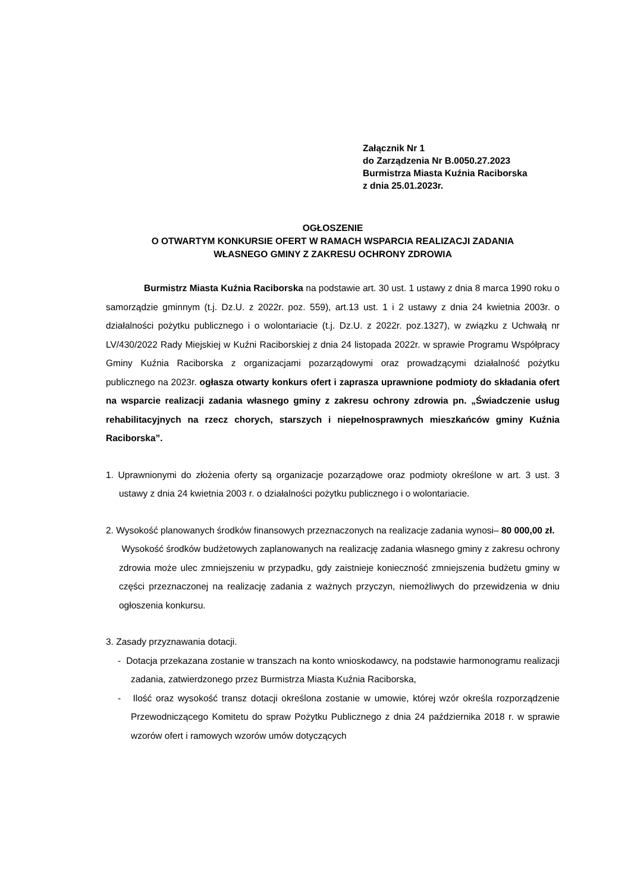Załącznik Nr 1
do Zarządzenia Nr B.0050.27.2023
Burmistrza Miasta Kuźnia Raciborska
z dnia 25.01.2023r.
OGŁOSZENIE
O OTWARTYM KONKURSIE OFERT W RAMACH WSPARCIA REALIZACJI ZADANIA
WŁASNEGO GMINY Z ZAKRESU OCHRONY ZDROWIA
Burmistrz Miasta Kuźnia Raciborska na podstawie art. 30 ust. 1 ustawy z dnia 8 marca 1990 roku o samorządzie gminnym (t.j. Dz.U. z 2022r. poz. 559), art.13 ust. 1 i 2 ustawy z dnia 24 kwietnia 2003r. o działalności pożytku publicznego i o wolontariacie (t.j. Dz.U. z 2022r. poz.1327), w związku z Uchwałą nr LV/430/2022 Rady Miejskiej w Kuźni Raciborskiej z dnia 24 listopada 2022r. w sprawie Programu Współpracy Gminy Kuźnia Raciborska z organizacjami pozarządowymi oraz prowadzącymi działalność pożytku publicznego na 2023r. ogłasza otwarty konkurs ofert i zaprasza uprawnione podmioty do składania ofert na wsparcie realizacji zadania własnego gminy z zakresu ochrony zdrowia pn. „Świadczenie usług rehabilitacyjnych na rzecz chorych, starszych i niepełnosprawnych mieszkańców gminy Kuźnia Raciborska”.
1. Uprawnionymi do złożenia oferty są organizacje pozarządowe oraz podmioty określone w art. 3 ust. 3 ustawy z dnia 24 kwietnia 2003 r. o działalności pożytku publicznego i o wolontariacie.
2. Wysokość planowanych środków finansowych przeznaczonych na realizacje zadania wynosi– 80 000,00 zł.
Wysokość środków budżetowych zaplanowanych na realizację zadania własnego gminy z zakresu ochrony zdrowia może ulec zmniejszeniu w przypadku, gdy zaistnieje konieczność zmniejszenia budżetu gminy w części przeznaczonej na realizację zadania z ważnych przyczyn, niemożliwych do przewidzenia w dniu ogłoszenia konkursu.
3. Zasady przyznawania dotacji.
- Dotacja przekazana zostanie w transzach na konto wnioskodawcy, na podstawie harmonogramu realizacji zadania, zatwierdzonego przez Burmistrza Miasta Kuźnia Raciborska,
- Ilość oraz wysokość transz dotacji określona zostanie w umowie, której wzór określa rozporządzenie Przewodniczącego Komitetu do spraw Pożytku Publicznego z dnia 24 października 2018 r. w sprawie wzorów ofert i ramowych wzorów umów dotyczących